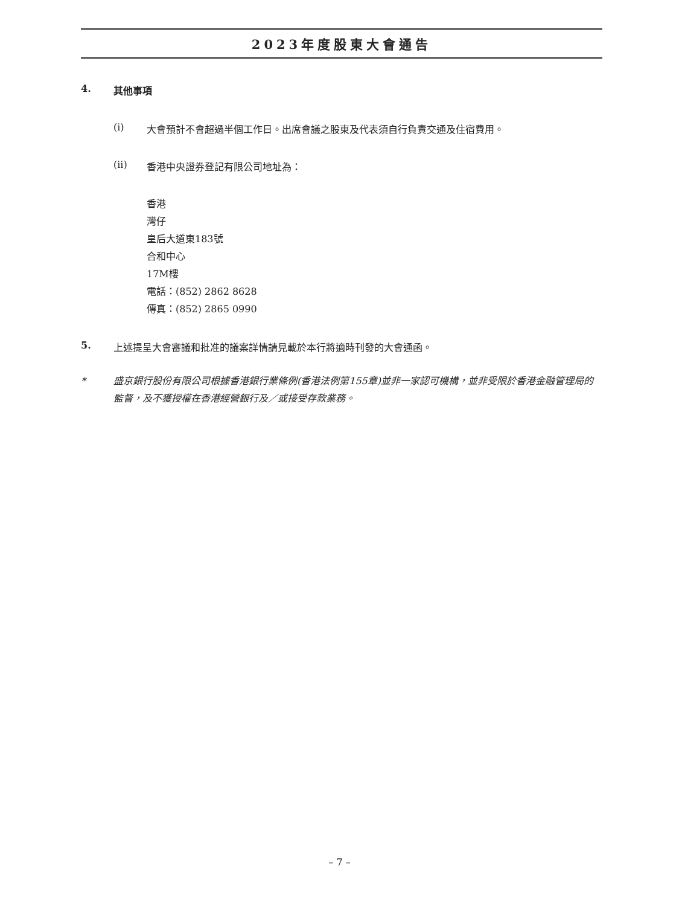2023年度股東大會通告
4. 其他事項
(i) 大會預計不會超過半個工作日。出席會議之股東及代表須自行負責交通及住宿費用。
(ii) 香港中央證券登記有限公司地址為：
香港
灣仔
皇后大道東183號
合和中心
17M樓
電話：(852) 2862 8628
傳真：(852) 2865 0990
5. 上述提呈大會審議和批准的議案詳情請見載於本行將適時刊發的大會通函。
* 盛京銀行股份有限公司根據香港銀行業條例(香港法例第155章)並非一家認可機構，並非受限於香港金融管理局的監督，及不獲授權在香港經營銀行及／或接受存款業務。
– 7 –